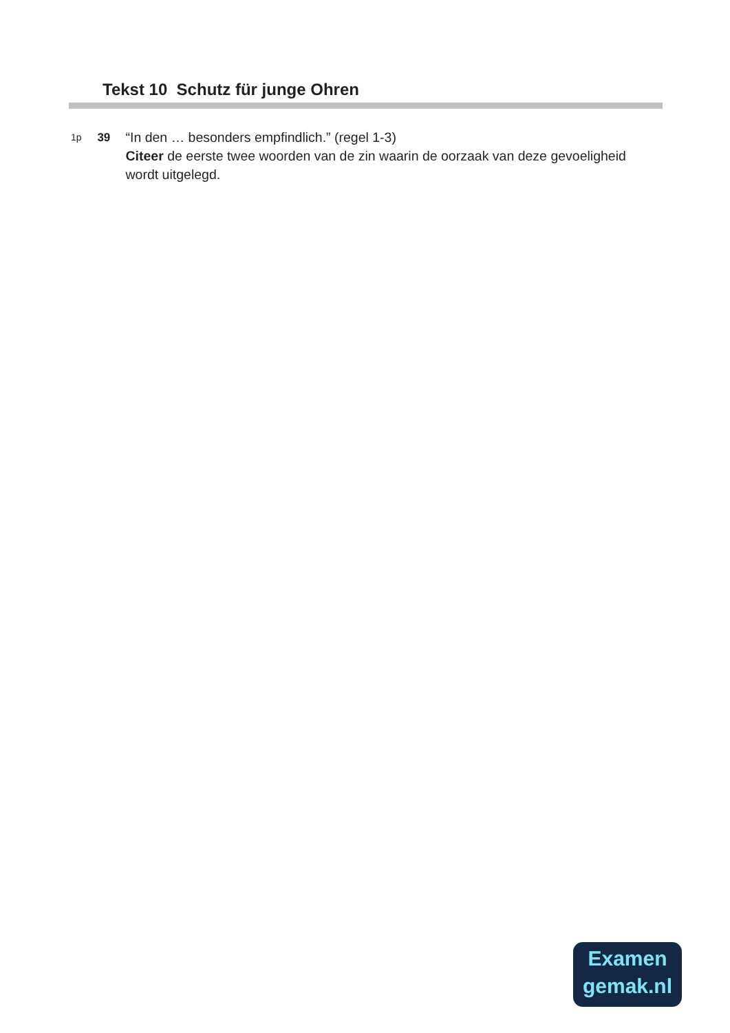Tekst 10 Schutz für junge Ohren
1p
39 “In den … besonders empfindlich.” (regel 1-3)
Citeer de eerste twee woorden van de zin waarin de oorzaak van deze gevoeligheid wordt uitgelegd.
Examen
gemak.nl